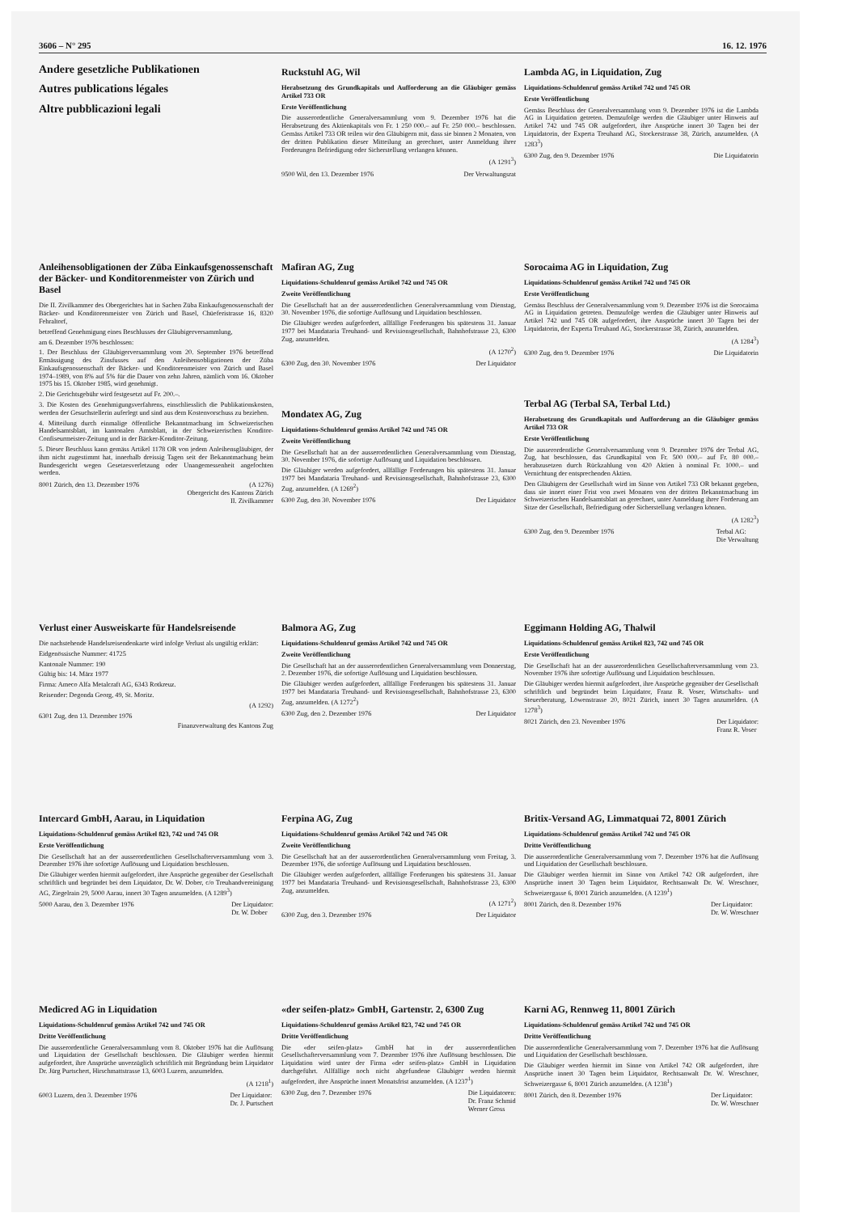3606 – N° 295 16. 12. 1976
Andere gesetzliche Publikationen
Autres publications légales
Altre pubblicazioni legali
Ruckstuhl AG, Wil
Herabsetzung des Grundkapitals und Aufforderung an die Gläubiger gemäss Artikel 733 OR
Erste Veröffentlichung
Die ausserordentliche Generalversammlung vom 9. Dezember 1976 hat die Herabsetzung des Aktienkapitals von Fr. 1 250 000.– auf Fr. 250 000.– beschlossen. Gemäss Artikel 733 OR teilen wir den Gläubigern mit, dass sie binnen 2 Monaten, von der dritten Publikation dieser Mitteilung an gerechnet, unter Anmeldung ihrer Forderungen Befriedigung oder Sicherstellung verlangen können.
(A 1291<sup>3</sup>)
9500 Wil, den 13. Dezember 1976 Der Verwaltungsrat
Lambda AG, in Liquidation, Zug
Liquidations-Schuldenruf gemäss Artikel 742 und 745 OR
Erste Veröffentlichung
Gemäss Beschluss der Generalversammlung vom 9. Dezember 1976 ist die Lambda AG in Liquidation getreten. Demzufolge werden die Gläubiger unter Hinweis auf Artikel 742 und 745 OR aufgefordert, ihre Ansprüche innert 30 Tagen bei der Liquidatorin, der Experta Treuhand AG, Stockerstrasse 38, Zürich, anzumelden. (A 1283<sup>3</sup>)
6300 Zug, den 9. Dezember 1976 Die Liquidatorin
Anleihensobligationen der Züba Einkaufsgenossenschaft der Bäcker- und Konditorenmeister von Zürich und Basel
Die II. Zivilkammer des Obergerichtes hat in Sachen Züba Einkaufsgenossenschaft der Bäcker- und Konditorenmeister von Zürich und Basel, Chüeferistrasse 16, 8320 Fehraltorf,
betreffend Genehmigung eines Beschlusses der Gläubigerversammlung,
am 6. Dezember 1976 beschlossen:
1. Der Beschluss der Gläubigerversammlung vom 20. September 1976 betreffend Ermässigung des Zinsfusses auf den Anleihensobligationen der Züba Einkaufsgenossenschaft der Bäcker- und Konditorenmeister von Zürich und Basel 1974–1989, von 8% auf 5% für die Dauer von zehn Jahren, nämlich vom 16. Oktober 1975 bis 15. Oktober 1985, wird genehmigt.
2. Die Gerichtsgebühr wird festgesetzt auf Fr. 200.–.
3. Die Kosten des Genehmigungsverfahrens, einschliesslich die Publikationskosten, werden der Gesuchstellerin auferlegt und sind aus dem Kostenvorschuss zu beziehen.
4. Mitteilung durch einmalige öffentliche Bekanntmachung im Schweizerischen Handelsamtsblatt, im kantonalen Amtsblatt, in der Schweizerischen Konditor-Confiseurmeister-Zeitung und in der Bäcker-Konditor-Zeitung.
5. Dieser Beschluss kann gemäss Artikel 1178 OR von jedem Anleihensgläubiger, der ihm nicht zugestimmt hat, innerhalb dreissig Tagen seit der Bekanntmachung beim Bundesgericht wegen Gesetzesverletzung oder Unangemessenheit angefochten werden.
8001 Zürich, den 13. Dezember 1976 (A 1276)
Obergericht des Kantons Zürich
II. Zivilkammer
Mafiran AG, Zug
Liquidations-Schuldenruf gemäss Artikel 742 und 745 OR
Zweite Veröffentlichung
Die Gesellschaft hat an der ausserordentlichen Generalversammlung vom Dienstag, 30. November 1976, die sofortige Auflösung und Liquidation beschlossen.
Die Gläubiger werden aufgefordert, allfällige Forderungen bis spätestens 31. Januar 1977 bei Mandataria Treuhand- und Revisionsgesellschaft, Bahnhofstrasse 23, 6300 Zug, anzumelden.
(A 1270<sup>2</sup>)
6300 Zug, den 30. November 1976 Der Liquidator
Mondatex AG, Zug
Liquidations-Schuldenruf gemäss Artikel 742 und 745 OR
Zweite Veröffentlichung
Die Gesellschaft hat an der ausserordentlichen Generalversammlung vom Dienstag, 30. November 1976, die sofortige Auflösung und Liquidation beschlossen.
Die Gläubiger werden aufgefordert, allfällige Forderungen bis spätestens 31. Januar 1977 bei Mandataria Treuhand- und Revisionsgesellschaft, Bahnhofstrasse 23, 6300 Zug, anzumelden. (A 1269<sup>2</sup>)
6300 Zug, den 30. November 1976 Der Liquidator
Sorocaima AG in Liquidation, Zug
Liquidations-Schuldenruf gemäss Artikel 742 und 745 OR
Erste Veröffentlichung
Gemäss Beschluss der Generalversammlung vom 9. Dezember 1976 ist die Sorocaima AG in Liquidation getreten. Demzufolge werden die Gläubiger unter Hinweis auf Artikel 742 und 745 OR aufgefordert, ihre Ansprüche innert 30 Tagen bei der Liquidatorin, der Experta Treuhand AG, Stockerstrasse 38, Zürich, anzumelden.
(A 1284<sup>3</sup>)
6300 Zug, den 9. Dezember 1976 Die Liquidatorin
Terbal AG (Terbal SA, Terbal Ltd.)
Herabsetzung des Grundkapitals und Aufforderung an die Gläubiger gemäss Artikel 733 OR
Erste Veröffentlichung
Die ausserordentliche Generalversammlung vom 9. Dezember 1976 der Terbal AG, Zug, hat beschlossen, das Grundkapital von Fr. 500 000.– auf Fr. 80 000.– herabzusetzen durch Rückzahlung von 420 Aktien à nominal Fr. 1000.– und Vernichtung der entsprechenden Aktien.
Den Gläubigern der Gesellschaft wird im Sinne von Artikel 733 OR bekannt gegeben, dass sie innert einer Frist von zwei Monaten von der dritten Bekanntmachung im Schweizerischen Handelsamtsblatt an gerechnet, unter Anmeldung ihrer Forderung am Sitze der Gesellschaft, Befriedigung oder Sicherstellung verlangen können.
(A 1282<sup>3</sup>)
6300 Zug, den 9. Dezember 1976 Terbal AG:
Die Verwaltung
Verlust einer Ausweiskarte für Handelsreisende
Die nachstehende Handelsreisendenkarte wird infolge Verlust als ungültig erklärt:
Eidgenössische Nummer: 41725
Kantonale Nummer: 190
Gültig bis: 14. März 1977
Firma: Ameco Alfa Metalcraft AG, 6343 Rotkreuz.
Reisender: Degonda Georg, 49, St. Moritz.
(A 1292)
6301 Zug, den 13. Dezember 1976
Finanzverwaltung des Kantons Zug
Balmora AG, Zug
Liquidations-Schuldenruf gemäss Artikel 742 und 745 OR
Zweite Veröffentlichung
Die Gesellschaft hat an der ausserordentlichen Generalversammlung vom Donnerstag, 2. Dezember 1976, die sofortige Auflösung und Liquidation beschlossen.
Die Gläubiger werden aufgefordert, allfällige Forderungen bis spätestens 31. Januar 1977 bei Mandataria Treuhand- und Revisionsgesellschaft, Bahnhofstrasse 23, 6300 Zug, anzumelden. (A 1272<sup>2</sup>)
6300 Zug, den 2. Dezember 1976 Der Liquidator
Eggimann Holding AG, Thalwil
Liquidations-Schuldenruf gemäss Artikel 823, 742 und 745 OR
Erste Veröffentlichung
Die Gesellschaft hat an der ausserordentlichen Gesellschafterversammlung vom 23. November 1976 ihre sofortige Auflösung und Liquidation beschlossen.
Die Gläubiger werden hiermit aufgefordert, ihre Ansprüche gegenüber der Gesellschaft schriftlich und begründet beim Liquidator, Franz R. Voser, Wirtschafts- und Steuerberatung, Löwenstrasse 20, 8021 Zürich, innert 30 Tagen anzumelden. (A 1278<sup>3</sup>)
8021 Zürich, den 23. November 1976 Der Liquidator:
Franz R. Voser
Intercard GmbH, Aarau, in Liquidation
Liquidations-Schuldenruf gemäss Artikel 823, 742 und 745 OR
Erste Veröffentlichung
Die Gesellschaft hat an der ausserordentlichen Gesellschafterversammlung vom 3. Dezember 1976 ihre sofortige Auflösung und Liquidation beschlossen.
Die Gläubiger werden hiermit aufgefordert, ihre Ansprüche gegenüber der Gesellschaft schriftlich und begründet bei dem Liquidator, Dr. W. Dober, c/o Treuhandvereinigung AG, Ziegelrain 29, 5000 Aarau, innert 30 Tagen anzumelden. (A 1289<sup>3</sup>)
5000 Aarau, den 3. Dezember 1976 Der Liquidator:
Dr. W. Dober
Ferpina AG, Zug
Liquidations-Schuldenruf gemäss Artikel 742 und 745 OR
Zweite Veröffentlichung
Die Gesellschaft hat an der ausserordentlichen Generalversammlung vom Freitag, 3. Dezember 1976, die sofortige Auflösung und Liquidation beschlossen.
Die Gläubiger werden aufgefordert, allfällige Forderungen bis spätestens 31. Januar 1977 bei Mandataria Treuhand- und Revisionsgesellschaft, Bahnhofstrasse 23, 6300 Zug, anzumelden.
(A 1271<sup>2</sup>)
6300 Zug, den 3. Dezember 1976 Der Liquidator
Britix-Versand AG, Limmatquai 72, 8001 Zürich
Liquidations-Schuldenruf gemäss Artikel 742 und 745 OR
Dritte Veröffentlichung
Die ausserordentliche Generalversammlung vom 7. Dezember 1976 hat die Auflösung und Liquidation der Gesellschaft beschlossen.
Die Gläubiger werden hiermit im Sinne von Artikel 742 OR aufgefordert, ihre Ansprüche innert 30 Tagen beim Liquidator, Rechtsanwalt Dr. W. Wreschner, Schweizergasse 6, 8001 Zürich anzumelden. (A 1239<sup>1</sup>)
8001 Zürich, den 8. Dezember 1976 Der Liquidator:
Dr. W. Wreschner
Medicred AG in Liquidation
Liquidations-Schuldenruf gemäss Artikel 742 und 745 OR
Dritte Veröffentlichung
Die ausserordentliche Generalversammlung vom 8. Oktober 1976 hat die Auflösung und Liquidation der Gesellschaft beschlossen. Die Gläubiger werden hiermit aufgefordert, ihre Ansprüche unverzüglich schriftlich mit Begründung beim Liquidator Dr. Jürg Purtschert, Hirschmattstrasse 13, 6003 Luzern, anzumelden.
(A 1218<sup>1</sup>)
6003 Luzern, den 3. Dezember 1976 Der Liquidator:
Dr. J. Purtschert
«der seifen-platz» GmbH, Gartenstr. 2, 6300 Zug
Liquidations-Schuldenruf gemäss Artikel 823, 742 und 745 OR
Dritte Veröffentlichung
Die «der seifen-platz» GmbH hat in der ausserordentlichen Gesellschafterversammlung vom 7. Dezember 1976 ihre Auflösung beschlossen. Die Liquidation wird unter der Firma «der seifen-platz» GmbH in Liquidation durchgeführt. Allfällige noch nicht abgefundene Gläubiger werden hiermit aufgefordert, ihre Ansprüche innert Monatsfrist anzumelden. (A 1237<sup>1</sup>)
6300 Zug, den 7. Dezember 1976 Die Liquidatoren:
Dr. Franz Schmid
Werner Gross
Karni AG, Rennweg 11, 8001 Zürich
Liquidations-Schuldenruf gemäss Artikel 742 und 745 OR
Dritte Veröffentlichung
Die ausserordentliche Generalversammlung vom 7. Dezember 1976 hat die Auflösung und Liquidation der Gesellschaft beschlossen.
Die Gläubiger werden hiermit im Sinne von Artikel 742 OR aufgefordert, ihre Ansprüche innert 30 Tagen beim Liquidator, Rechtsanwalt Dr. W. Wreschner, Schweizergasse 6, 8001 Zürich anzumelden. (A 1238<sup>1</sup>)
8001 Zürich, den 8. Dezember 1976 Der Liquidator:
Dr. W. Wreschner